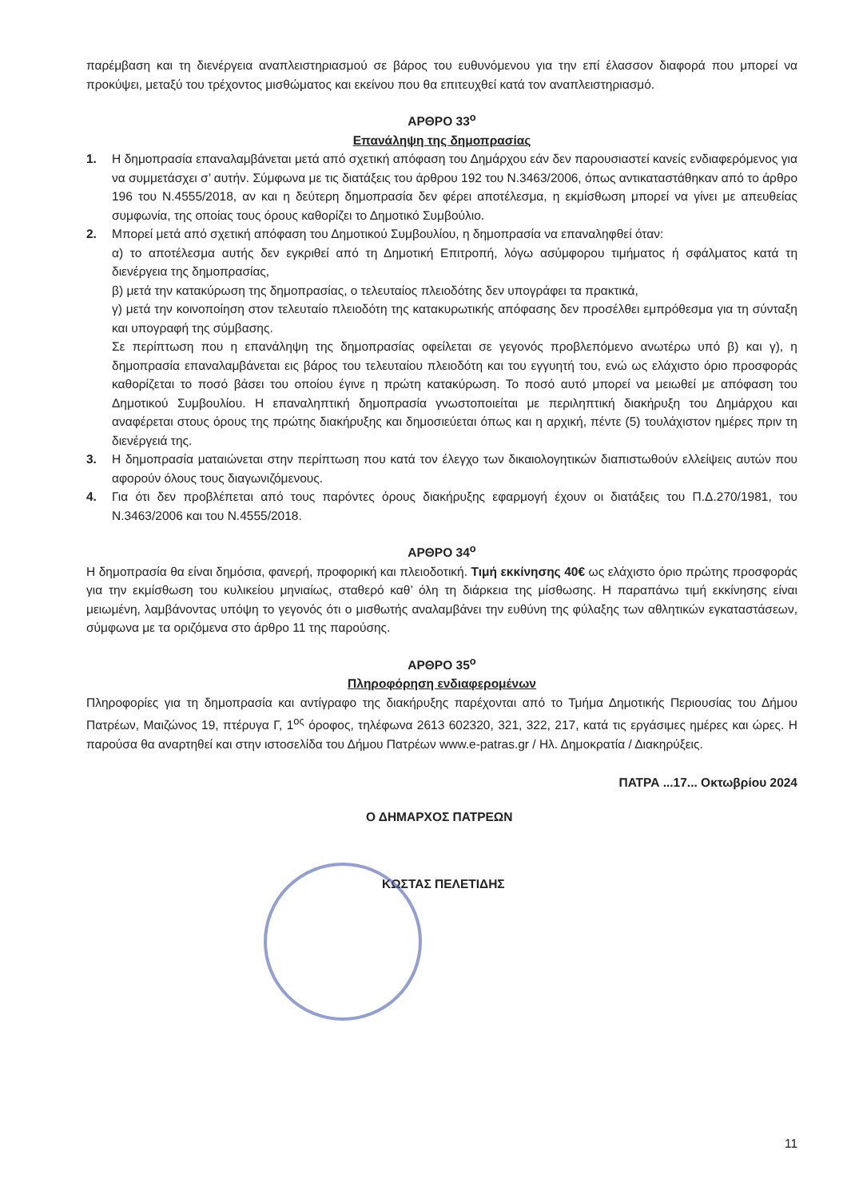παρέμβαση και τη διενέργεια αναπλειστηριασμού σε βάρος του ευθυνόμενου για την επί έλασσον διαφορά που μπορεί να προκύψει, μεταξύ του τρέχοντος μισθώματος και εκείνου που θα επιτευχθεί κατά τον αναπλειστηριασμό.
ΑΡΘΡΟ 33<sup>ο</sup>
Επανάληψη της δημοπρασίας
1. Η δημοπρασία επαναλαμβάνεται μετά από σχετική απόφαση του Δημάρχου εάν δεν παρουσιαστεί κανείς ενδιαφερόμενος για να συμμετάσχει σ’ αυτήν. Σύμφωνα με τις διατάξεις του άρθρου 192 του Ν.3463/2006, όπως αντικαταστάθηκαν από το άρθρο 196 του Ν.4555/2018, αν και η δεύτερη δημοπρασία δεν φέρει αποτέλεσμα, η εκμίσθωση μπορεί να γίνει με απευθείας συμφωνία, της οποίας τους όρους καθορίζει το Δημοτικό Συμβούλιο.
2. Μπορεί μετά από σχετική απόφαση του Δημοτικού Συμβουλίου, η δημοπρασία να επαναληφθεί όταν:
α) το αποτέλεσμα αυτής δεν εγκριθεί από τη Δημοτική Επιτροπή, λόγω ασύμφορου τιμήματος ή σφάλματος κατά τη διενέργεια της δημοπρασίας,
β) μετά την κατακύρωση της δημοπρασίας, ο τελευταίος πλειοδότης δεν υπογράφει τα πρακτικά,
γ) μετά την κοινοποίηση στον τελευταίο πλειοδότη της κατακυρωτικής απόφασης δεν προσέλθει εμπρόθεσμα για τη σύνταξη και υπογραφή της σύμβασης.
Σε περίπτωση που η επανάληψη της δημοπρασίας οφείλεται σε γεγονός προβλεπόμενο ανωτέρω υπό β) και γ), η δημοπρασία επαναλαμβάνεται εις βάρος του τελευταίου πλειοδότη και του εγγυητή του, ενώ ως ελάχιστο όριο προσφοράς καθορίζεται το ποσό βάσει του οποίου έγινε η πρώτη κατακύρωση. Το ποσό αυτό μπορεί να μειωθεί με απόφαση του Δημοτικού Συμβουλίου. Η επαναληπτική δημοπρασία γνωστοποιείται με περιληπτική διακήρυξη του Δημάρχου και αναφέρεται στους όρους της πρώτης διακήρυξης και δημοσιεύεται όπως και η αρχική, πέντε (5) τουλάχιστον ημέρες πριν τη διενέργειά της.
3. Η δημοπρασία ματαιώνεται στην περίπτωση που κατά τον έλεγχο των δικαιολογητικών διαπιστωθούν ελλείψεις αυτών που αφορούν όλους τους διαγωνιζόμενους.
4. Για ότι δεν προβλέπεται από τους παρόντες όρους διακήρυξης εφαρμογή έχουν οι διατάξεις του Π.Δ.270/1981, του Ν.3463/2006 και του Ν.4555/2018.
ΑΡΘΡΟ 34<sup>ο</sup>
Η δημοπρασία θα είναι δημόσια, φανερή, προφορική και πλειοδοτική. Τιμή εκκίνησης 40€ ως ελάχιστο όριο πρώτης προσφοράς για την εκμίσθωση του κυλικείου μηνιαίως, σταθερό καθ’ όλη τη διάρκεια της μίσθωσης. Η παραπάνω τιμή εκκίνησης είναι μειωμένη, λαμβάνοντας υπόψη το γεγονός ότι ο μισθωτής αναλαμβάνει την ευθύνη της φύλαξης των αθλητικών εγκαταστάσεων, σύμφωνα με τα οριζόμενα στο άρθρο 11 της παρούσης.
ΑΡΘΡΟ 35<sup>ο</sup>
Πληροφόρηση ενδιαφερομένων
Πληροφορίες για τη δημοπρασία και αντίγραφο της διακήρυξης παρέχονται από το Τμήμα Δημοτικής Περιουσίας του Δήμου Πατρέων, Μαιζώνος 19, πτέρυγα Γ, 1<sup>ος</sup> όροφος, τηλέφωνα 2613 602320, 321, 322, 217, κατά τις εργάσιμες ημέρες και ώρες. Η παρούσα θα αναρτηθεί και στην ιστοσελίδα του Δήμου Πατρέων www.e-patras.gr / Ηλ. Δημοκρατία / Διακηρύξεις.
ΠΑΤΡΑ ...17... Οκτωβρίου 2024
Ο ΔΗΜΑΡΧΟΣ ΠΑΤΡΕΩΝ
ΚΩΣΤΑΣ ΠΕΛΕΤΙΔΗΣ
11